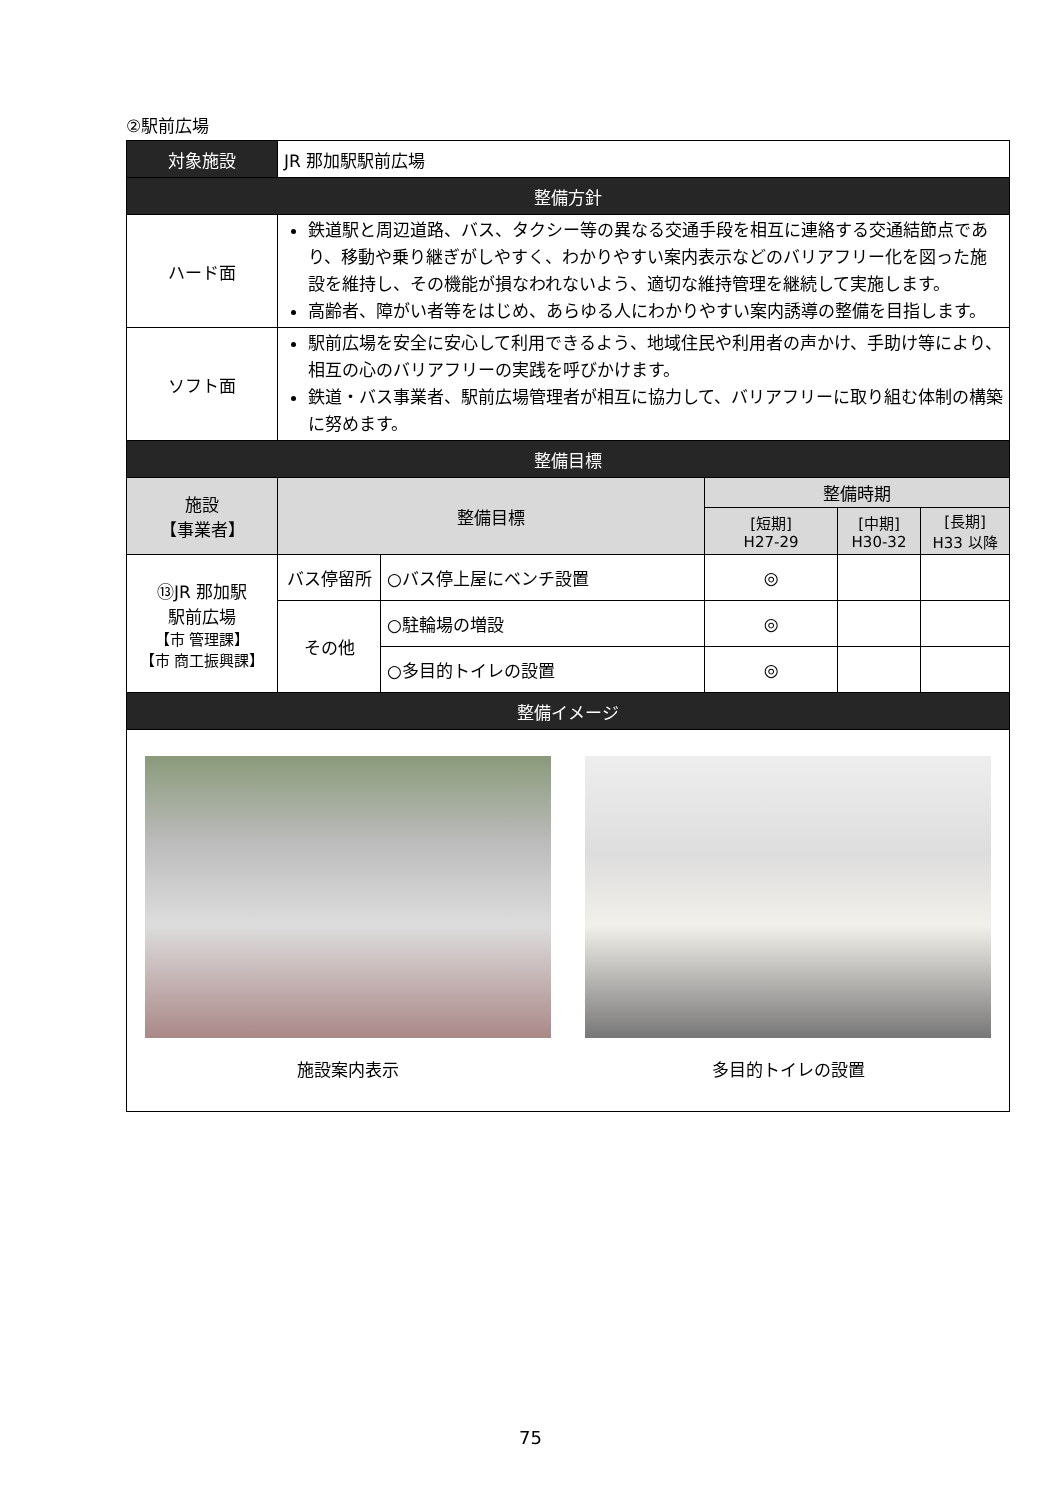②駅前広場
| 対象施設 | JR 那加駅駅前広場 | | | | |
| 整備方針 | | | | | |
| ハード面 | 鉄道駅と周辺道路、バス、タクシー等の異なる交通手段を相互に連絡する交通結節点であり、移動や乗り継ぎがしやすく、わかりやすい案内表示などのバリアフリー化を図った施設を維持し、その機能が損なわれないよう、適切な維持管理を継続して実施します。 高齢者、障がい者等をはじめ、あらゆる人にわかりやすい案内誘導の整備を目指します。 | | | | |
| ソフト面 | 駅前広場を安全に安心して利用できるよう、地域住民や利用者の声かけ、手助け等により、相互の心のバリアフリーの実践を呼びかけます。 鉄道・バス事業者、駅前広場管理者が相互に協力して、バリアフリーに取り組む体制の構築に努めます。 | | | | |
| 整備目標 | | | | | |
| 施設 【事業者】 | 整備目標 | | 整備時期 | | |
| | | | [短期] H27-29 | [中期] H30-32 | [長期] H33 以降 |
| ⑬JR 那加駅 駅前広場 【市 管理課】 【市 商工振興課】 | バス停留所 | ○バス停上屋にベンチ設置 | ◎ | | |
| | その他 | ○駐輪場の増設 | ◎ | | |
| | | ○多目的トイレの設置 | ◎ | | |
| 整備イメージ | | | | | |
| 施設案内表示 多目的トイレの設置 | | | | | |
75